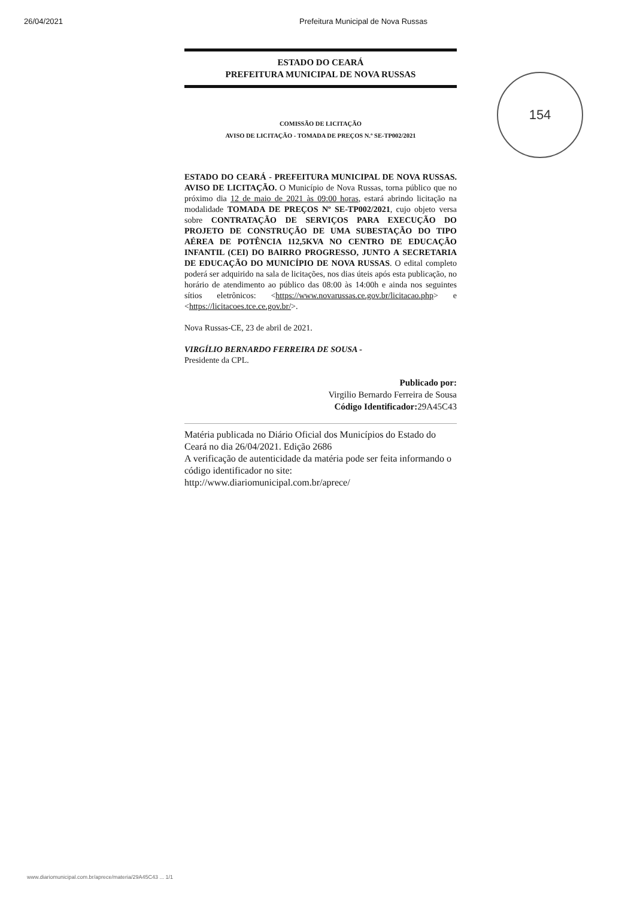26/04/2021 Prefeitura Municipal de Nova Russas
ESTADO DO CEARÁ
PREFEITURA MUNICIPAL DE NOVA RUSSAS
COMISSÃO DE LICITAÇÃO
AVISO DE LICITAÇÃO - TOMADA DE PREÇOS N.º SE-TP002/2021
ESTADO DO CEARÁ - PREFEITURA MUNICIPAL DE NOVA RUSSAS. AVISO DE LICITAÇÃO. O Município de Nova Russas, torna público que no próximo dia 12 de maio de 2021 às 09:00 horas, estará abrindo licitação na modalidade TOMADA DE PREÇOS Nº SE-TP002/2021, cujo objeto versa sobre CONTRATAÇÃO DE SERVIÇOS PARA EXECUÇÃO DO PROJETO DE CONSTRUÇÃO DE UMA SUBESTAÇÃO DO TIPO AÉREA DE POTÊNCIA 112,5KVA NO CENTRO DE EDUCAÇÃO INFANTIL (CEI) DO BAIRRO PROGRESSO, JUNTO A SECRETARIA DE EDUCAÇÃO DO MUNICÍPIO DE NOVA RUSSAS. O edital completo poderá ser adquirido na sala de licitações, nos dias úteis após esta publicação, no horário de atendimento ao público das 08:00 às 14:00h e ainda nos seguintes sítios eletrônicos: <https://www.novarussas.ce.gov.br/licitacao.php> e <https://licitacoes.tce.ce.gov.br/>.
Nova Russas-CE, 23 de abril de 2021.
VIRGÍLIO BERNARDO FERREIRA DE SOUSA -
Presidente da CPL.
Publicado por:
Virgilio Bernardo Ferreira de Sousa
Código Identificador: 29A45C43
Matéria publicada no Diário Oficial dos Municípios do Estado do Ceará no dia 26/04/2021. Edição 2686
A verificação de autenticidade da matéria pode ser feita informando o código identificador no site:
http://www.diariomunicipal.com.br/aprece/
154
www.diariomunicipal.com.br/aprece/materia/29A45C43 ... 1/1